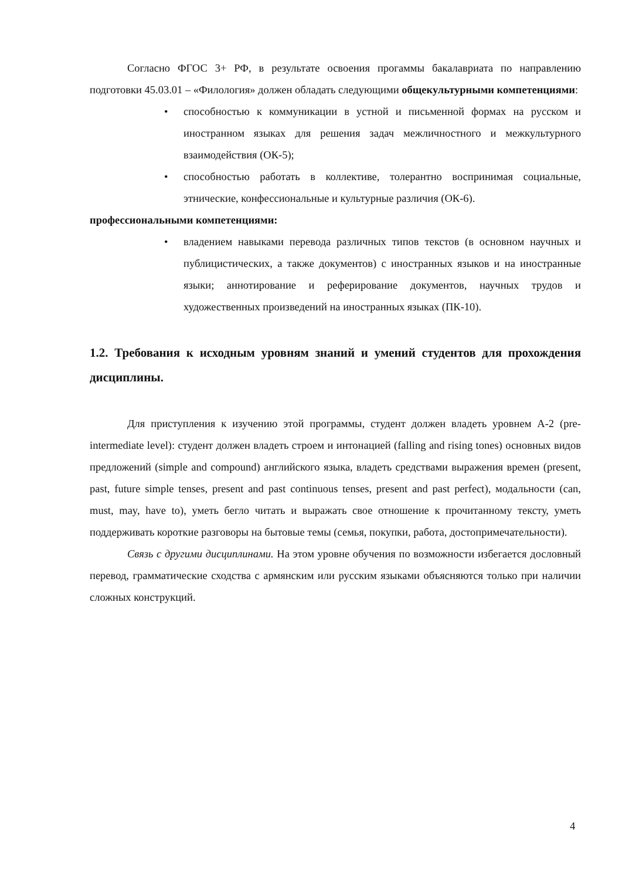Согласно ФГОС 3+ РФ, в результате освоения прогаммы бакалавриата по направлению подготовки 45.03.01 – «Филология» должен обладать следующими общекультурными компетенциями:
• способностью к коммуникации в устной и письменной формах на русском и иностранном языках для решения задач межличностного и межкультурного взаимодействия (ОК-5);
• способностью работать в коллективе, толерантно воспринимая социальные, этнические, конфессиональные и культурные различия (ОК-6).
профессиональными компетенциями:
• владением навыками перевода различных типов текстов (в основном научных и публицистических, а также документов) с иностранных языков и на иностранные языки; аннотирование и реферирование документов, научных трудов и художественных произведений на иностранных языках (ПК-10).
1.2. Требования к исходным уровням знаний и умений студентов для прохождения дисциплины.
Для приступления к изучению этой программы, студент должен владеть уровнем А-2 (pre-intermediate level): студент должен владеть строем и интонацией (falling and rising tones) основных видов предложений (simple and compound) английского языка, владеть средствами выражения времен (present, past, future simple tenses, present and past continuous tenses, present and past perfect), модальности (can, must, may, have to), уметь бегло читать и выражать свое отношение к прочитанному тексту, уметь поддерживать короткие разговоры на бытовые темы (семья, покупки, работа, достопримечательности).
Связь с другими дисциплинами. На этом уровне обучения по возможности избегается дословный перевод, грамматические сходства с армянским или русским языками объясняются только при наличии сложных конструкций.
4